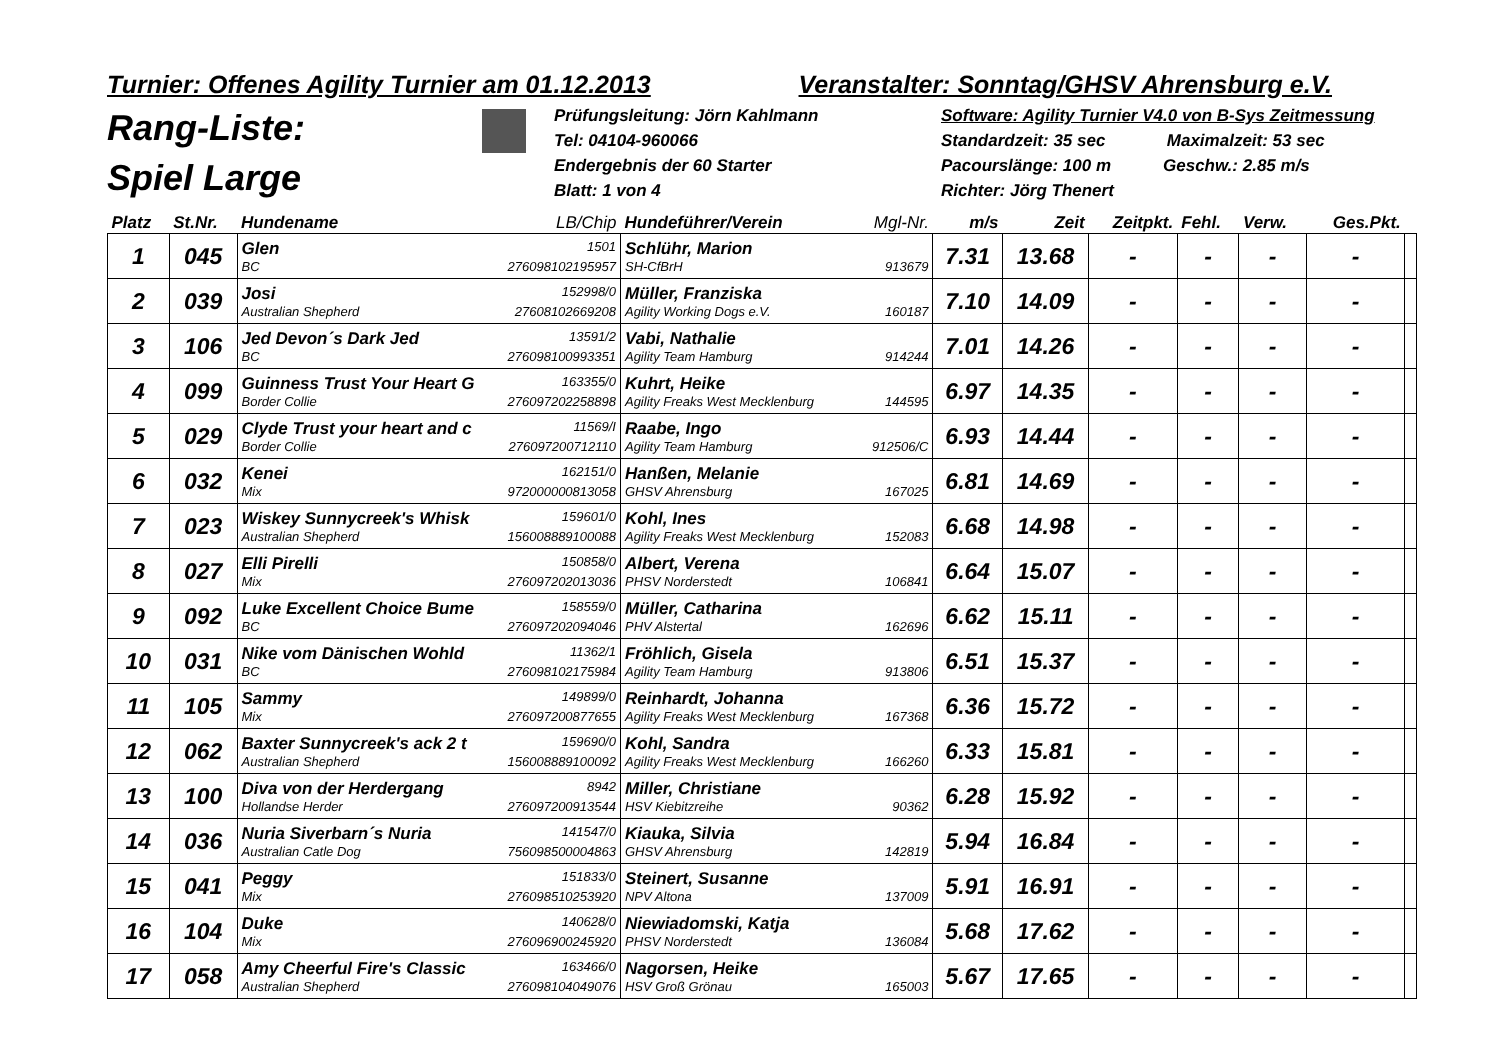Turnier: Offenes Agility Turnier am 01.12.2013 Veranstalter: Sonntag/GHSV Ahrensburg e.V.
Rang-Liste:
Spiel Large
Prüfungsleitung: Jörn Kahlmann
Tel: 04104-960066
Endergebnis der 60 Starter
Blatt: 1 von 4
Software: Agility Turnier V4.0 von B-Sys Zeitmessung
Standardzeit: 35 sec Maximalzeit: 53 sec
Pacourslänge: 100 m Geschw.: 2.85 m/s
Richter: Jörg Thenert
| Platz | St.Nr. | Hundename LB/Chip | Hundeführer/Verein Mgl-Nr. | m/s | Zeit | Zeitpkt. | Fehl. | Verw. | Ges.Pkt. | |
| --- | --- | --- | --- | --- | --- | --- | --- | --- | --- | --- |
| 1 | 045 | Glen 1501 BC 276098102195957 | Schlühr, Marion SH-CfBrH 913679 | 7.31 | 13.68 | - | - | - | - | |
| 2 | 039 | Josi 152998/0 Australian Shepherd 27608102669208 | Müller, Franziska Agility Working Dogs e.V. 160187 | 7.10 | 14.09 | - | - | - | - | |
| 3 | 106 | Jed Devon´s Dark Jed 13591/2 BC 276098100993351 | Vabi, Nathalie Agility Team Hamburg 914244 | 7.01 | 14.26 | - | - | - | - | |
| 4 | 099 | Guinness Trust Your Heart G 163355/0 Border Collie 276097202258898 | Kuhrt, Heike Agility Freaks West Mecklenburg 144595 | 6.97 | 14.35 | - | - | - | - | |
| 5 | 029 | Clyde Trust your heart and c 11569/I Border Collie 276097200712110 | Raabe, Ingo Agility Team Hamburg 912506/C | 6.93 | 14.44 | - | - | - | - | |
| 6 | 032 | Kenei 162151/0 Mix 972000000813058 | Hanßen, Melanie GHSV Ahrensburg 167025 | 6.81 | 14.69 | - | - | - | - | |
| 7 | 023 | Wiskey Sunnycreek's Whisk 159601/0 Australian Shepherd 156008889100088 | Kohl, Ines Agility Freaks West Mecklenburg 152083 | 6.68 | 14.98 | - | - | - | - | |
| 8 | 027 | Elli Pirelli 150858/0 Mix 276097202013036 | Albert, Verena PHSV Norderstedt 106841 | 6.64 | 15.07 | - | - | - | - | |
| 9 | 092 | Luke Excellent Choice Bume 158559/0 BC 276097202094046 | Müller, Catharina PHV Alstertal 162696 | 6.62 | 15.11 | - | - | - | - | |
| 10 | 031 | Nike vom Dänischen Wohld 11362/1 BC 276098102175984 | Fröhlich, Gisela Agility Team Hamburg 913806 | 6.51 | 15.37 | - | - | - | - | |
| 11 | 105 | Sammy 149899/0 Mix 276097200877655 | Reinhardt, Johanna Agility Freaks West Mecklenburg 167368 | 6.36 | 15.72 | - | - | - | - | |
| 12 | 062 | Baxter Sunnycreek's ack 2 t 159690/0 Australian Shepherd 156008889100092 | Kohl, Sandra Agility Freaks West Mecklenburg 166260 | 6.33 | 15.81 | - | - | - | - | |
| 13 | 100 | Diva von der Herdergang 8942 Hollandse Herder 276097200913544 | Miller, Christiane HSV Kiebitzreihe 90362 | 6.28 | 15.92 | - | - | - | - | |
| 14 | 036 | Nuria Siverbarn´s Nuria 141547/0 Australian Catle Dog 756098500004863 | Kiauka, Silvia GHSV Ahrensburg 142819 | 5.94 | 16.84 | - | - | - | - | |
| 15 | 041 | Peggy 151833/0 Mix 276098510253920 | Steinert, Susanne NPV Altona 137009 | 5.91 | 16.91 | - | - | - | - | |
| 16 | 104 | Duke 140628/0 Mix 276096900245920 | Niewiadomski, Katja PHSV Norderstedt 136084 | 5.68 | 17.62 | - | - | - | - | |
| 17 | 058 | Amy Cheerful Fire's Classic 163466/0 Australian Shepherd 276098104049076 | Nagorsen, Heike HSV Groß Grönau 165003 | 5.67 | 17.65 | - | - | - | - | |